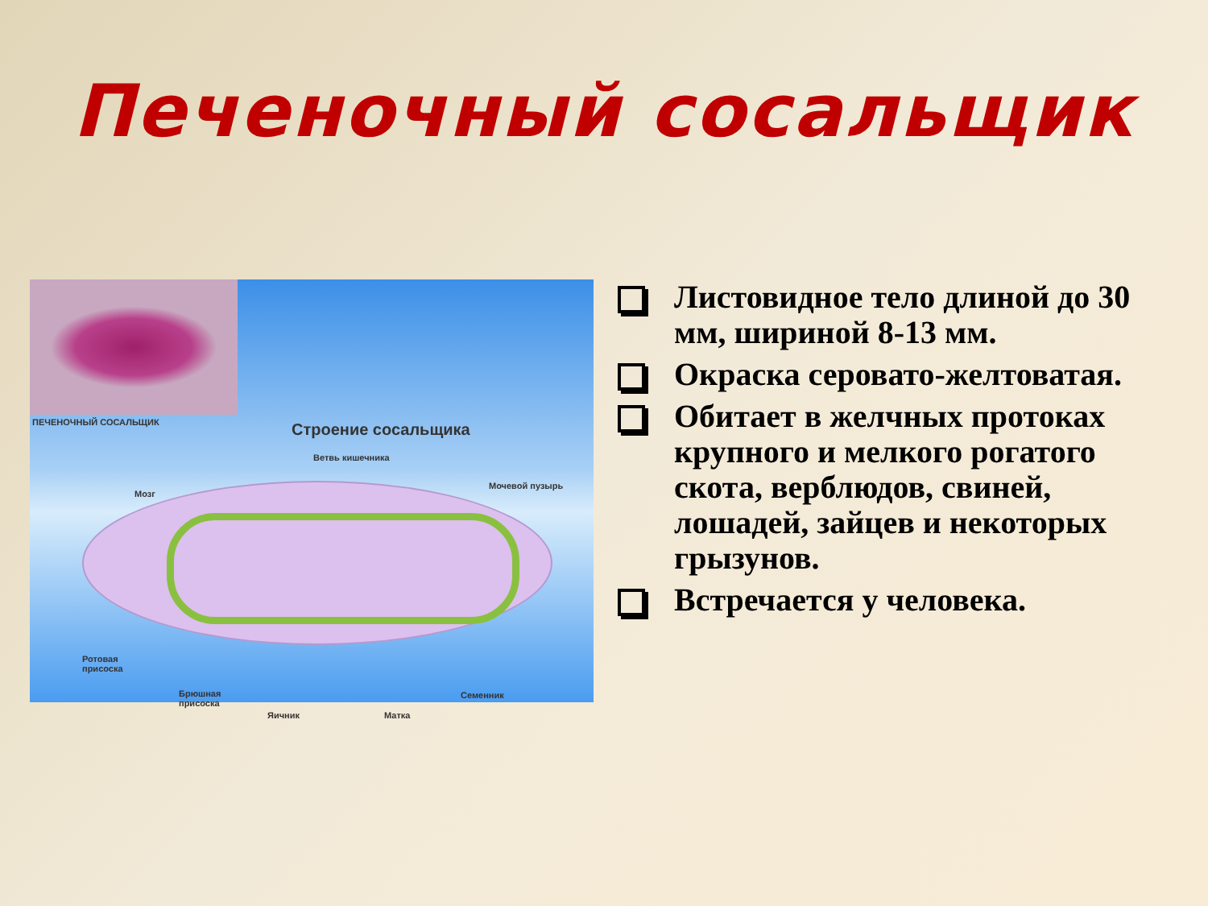Печеночный сосальщик
ПЕЧЕНОЧНЫЙ СОСАЛЬЩИК
Строение сосальщика
Ветвь кишечника
Мозг
Мочевой пузырь
Ротовая
присоска
Брюшная
присоска
Яичник Матка
Семенник
Листовидное тело длиной до 30 мм, шириной 8-13 мм.
Окраска серовато-желтоватая.
Обитает в желчных протоках крупного и мелкого рогатого скота, верблюдов, свиней, лошадей, зайцев и некоторых грызунов.
Встречается у человека.